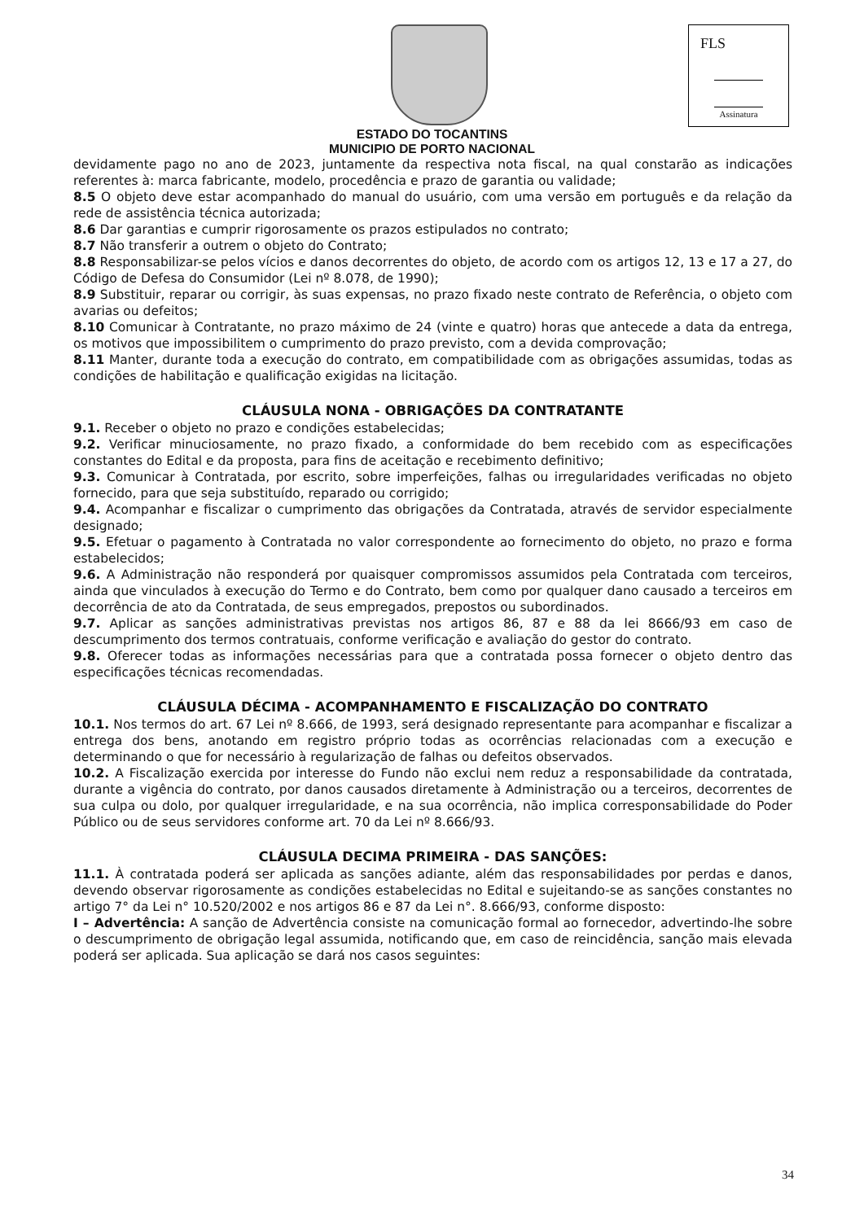FLS
Assinatura
ESTADO DO TOCANTINS
MUNICIPIO DE PORTO NACIONAL
devidamente pago no ano de 2023, juntamente da respectiva nota fiscal, na qual constarão as indicações referentes à: marca fabricante, modelo, procedência e prazo de garantia ou validade;
8.5 O objeto deve estar acompanhado do manual do usuário, com uma versão em português e da relação da rede de assistência técnica autorizada;
8.6 Dar garantias e cumprir rigorosamente os prazos estipulados no contrato;
8.7 Não transferir a outrem o objeto do Contrato;
8.8 Responsabilizar-se pelos vícios e danos decorrentes do objeto, de acordo com os artigos 12, 13 e 17 a 27, do Código de Defesa do Consumidor (Lei nº 8.078, de 1990);
8.9 Substituir, reparar ou corrigir, às suas expensas, no prazo fixado neste contrato de Referência, o objeto com avarias ou defeitos;
8.10 Comunicar à Contratante, no prazo máximo de 24 (vinte e quatro) horas que antecede a data da entrega, os motivos que impossibilitem o cumprimento do prazo previsto, com a devida comprovação;
8.11 Manter, durante toda a execução do contrato, em compatibilidade com as obrigações assumidas, todas as condições de habilitação e qualificação exigidas na licitação.
CLÁUSULA NONA - OBRIGAÇÕES DA CONTRATANTE
9.1. Receber o objeto no prazo e condições estabelecidas;
9.2. Verificar minuciosamente, no prazo fixado, a conformidade do bem recebido com as especificações constantes do Edital e da proposta, para fins de aceitação e recebimento definitivo;
9.3. Comunicar à Contratada, por escrito, sobre imperfeições, falhas ou irregularidades verificadas no objeto fornecido, para que seja substituído, reparado ou corrigido;
9.4. Acompanhar e fiscalizar o cumprimento das obrigações da Contratada, através de servidor especialmente designado;
9.5. Efetuar o pagamento à Contratada no valor correspondente ao fornecimento do objeto, no prazo e forma estabelecidos;
9.6. A Administração não responderá por quaisquer compromissos assumidos pela Contratada com terceiros, ainda que vinculados à execução do Termo e do Contrato, bem como por qualquer dano causado a terceiros em decorrência de ato da Contratada, de seus empregados, prepostos ou subordinados.
9.7. Aplicar as sanções administrativas previstas nos artigos 86, 87 e 88 da lei 8666/93 em caso de descumprimento dos termos contratuais, conforme verificação e avaliação do gestor do contrato.
9.8. Oferecer todas as informações necessárias para que a contratada possa fornecer o objeto dentro das especificações técnicas recomendadas.
CLÁUSULA DÉCIMA - ACOMPANHAMENTO E FISCALIZAÇÃO DO CONTRATO
10.1. Nos termos do art. 67 Lei nº 8.666, de 1993, será designado representante para acompanhar e fiscalizar a entrega dos bens, anotando em registro próprio todas as ocorrências relacionadas com a execução e determinando o que for necessário à regularização de falhas ou defeitos observados.
10.2. A Fiscalização exercida por interesse do Fundo não exclui nem reduz a responsabilidade da contratada, durante a vigência do contrato, por danos causados diretamente à Administração ou a terceiros, decorrentes de sua culpa ou dolo, por qualquer irregularidade, e na sua ocorrência, não implica corresponsabilidade do Poder Público ou de seus servidores conforme art. 70 da Lei nº 8.666/93.
CLÁUSULA DECIMA PRIMEIRA - DAS SANÇÕES:
11.1. À contratada poderá ser aplicada as sanções adiante, além das responsabilidades por perdas e danos, devendo observar rigorosamente as condições estabelecidas no Edital e sujeitando-se as sanções constantes no artigo 7° da Lei n° 10.520/2002 e nos artigos 86 e 87 da Lei n°. 8.666/93, conforme disposto:
I – Advertência: A sanção de Advertência consiste na comunicação formal ao fornecedor, advertindo-lhe sobre o descumprimento de obrigação legal assumida, notificando que, em caso de reincidência, sanção mais elevada poderá ser aplicada. Sua aplicação se dará nos casos seguintes:
34